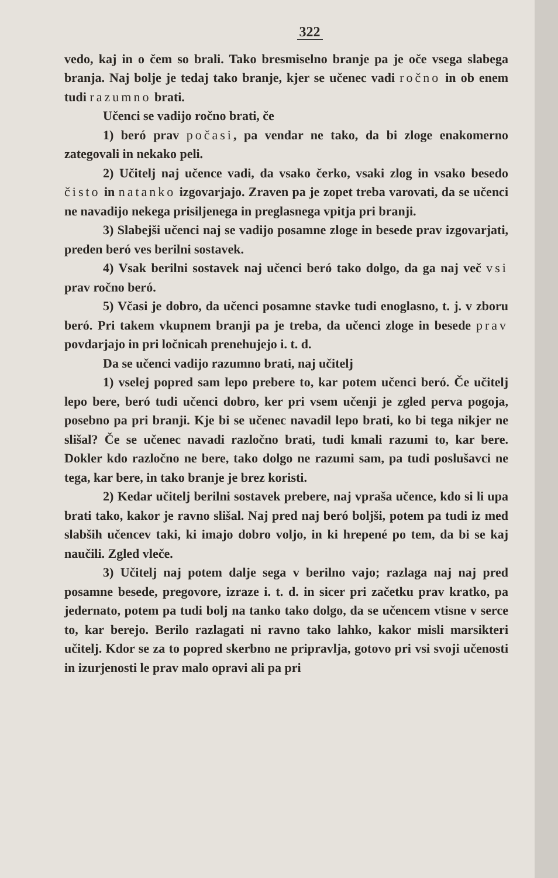322
vedo, kaj in o čem so brali. Tako bresmiselno branje pa je oče vsega slabega branja. Naj bolje je tedaj tako branje, kjer se učenec vadi ročno in ob enem tudi razumno brati.
Učenci se vadijo ročno brati, če
1) beró prav počasi, pa vendar ne tako, da bi zloge enakomerno zategovali in nekako peli.
2) Učitelj naj učence vadi, da vsako čerko, vsaki zlog in vsako besedo čisto in natanko izgovarjajo. Zraven pa je zopet treba varovati, da se učenci ne navadijo nekega prisiljenega in preglasnega vpitja pri branji.
3) Slabejši učenci naj se vadijo posamne zloge in besede prav izgovarjati, preden beró ves berilni sostavek.
4) Vsak berilni sostavek naj učenci beró tako dolgo, da ga naj več vsi prav ročno beró.
5) Včasi je dobro, da učenci posamne stavke tudi enoglasno, t. j. v zboru beró. Pri takem vkupnem branji pa je treba, da učenci zloge in besede prav povdarjajo in pri ločnicah prenehujejo i. t. d.
Da se učenci vadijo razumno brati, naj učitelj
1) vselej popred sam lepo prebere to, kar potem učenci beró. Če učitelj lepo bere, beró tudi učenci dobro, ker pri vsem učenji je zgled perva pogoja, posebno pa pri branji. Kje bi se učenec navadil lepo brati, ko bi tega nikjer ne slišal? Če se učenec navadi razločno brati, tudi kmali razumi to, kar bere. Dokler kdo razločno ne bere, tako dolgo ne razumi sam, pa tudi poslušavci ne tega, kar bere, in tako branje je brez koristi.
2) Kedar učitelj berilni sostavek prebere, naj vpraša učence, kdo si li upa brati tako, kakor je ravno slišal. Naj pred naj beró boljši, potem pa tudi iz med slabših učencev taki, ki imajo dobro voljo, in ki hrepené po tem, da bi se kaj naučili. Zgled vleče.
3) Učitelj naj potem dalje sega v berilno vajo; razlaga naj naj pred posamne besede, pregovore, izraze i. t. d. in sicer pri začetku prav kratko, pa jedernato, potem pa tudi bolj na tanko tako dolgo, da se učencem vtisne v serce to, kar berejo. Berilo razlagati ni ravno tako lahko, kakor misli marsikteri učitelj. Kdor se za to popred skerbno ne pripravlja, gotovo pri vsi svoji učenosti in izurjenosti le prav malo opravi ali pa pri